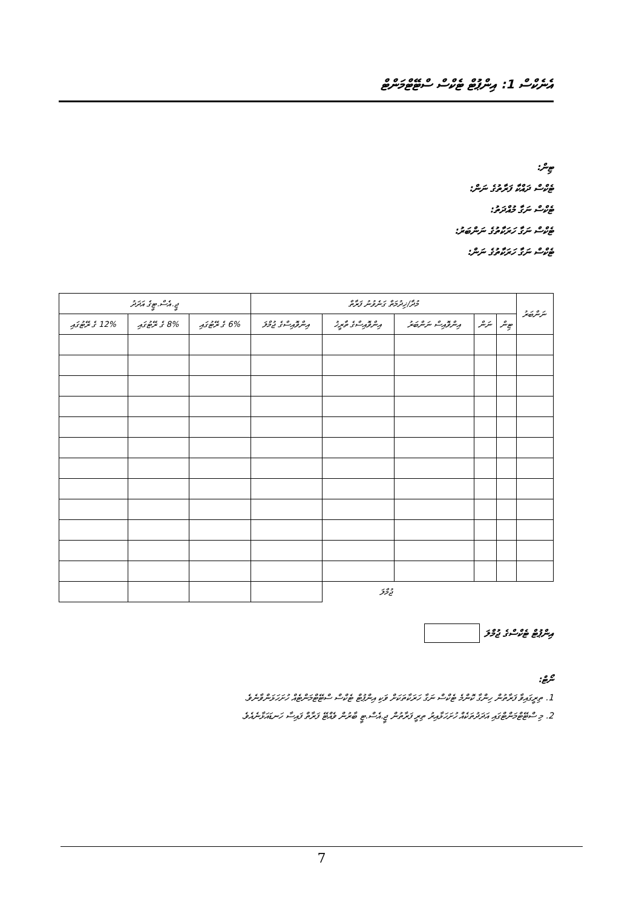އެނެކްސް 1: އިންޕުޓް ޓެކްސް ސްޓޭޓްމަންޓް
ޓިން:
ޓެކްސް ދައްކާ ފަރާތުގެ ނަން:
ޓެކްސް ނަގާ މުއްދަތު:
ޓެކްސް ނަގާ ހަރަކާތުގެ ނަންބަރު:
ޓެކްސް ނަގާ ހަރަކާތުގެ ނަން:
| ނަންބަރު | މުދާ/ޚިދުމަތް ގަނެވުނު ފަރާތް | | | | | ޖީ.އެސް.ޓީގެ އަދަދު | | |
| --- | --- | --- | --- | --- | --- | --- | --- | --- |
| | ޓިން | ނަން | އިންވޮއިސް ނަންބަރު | އިންވޮއިސްގެ ތާރީޚު | އިންވޮއިސްގެ ޖުމްލަ | 6% ގެ ރޭޓުގައި | 8% ގެ ރޭޓުގައި | 12% ގެ ރޭޓުގައި |
| | | | | ޖުމްލަ | | | | |
އިންޕުޓް ޓެކްސްގެ ޖުމްލަ
ނޯޓް:
1. ތިރީގައިވާ ފަރާތުން ހިންގާ ކޮންމެ ޓެކްސް ނަގާ ހަރަކާތަކަށް ވަކި އިންޕުޓް ޓެކްސް ސްޓޭޓްމަންޓެއް ހުށަހަޅަންވާނެވެ.
2. މި ސްޓޭޓްމަންޓްގައި އަދަދުތަކެއް ހުށަހަޅާއިރު ތިރީ ފަރާތުން ޖީ.އެސް.ޓީ ބާރުން ވެއްޓޭ ފަރާތް ފައިސާ ހަނޑައަޅާނެއެވެ.
7